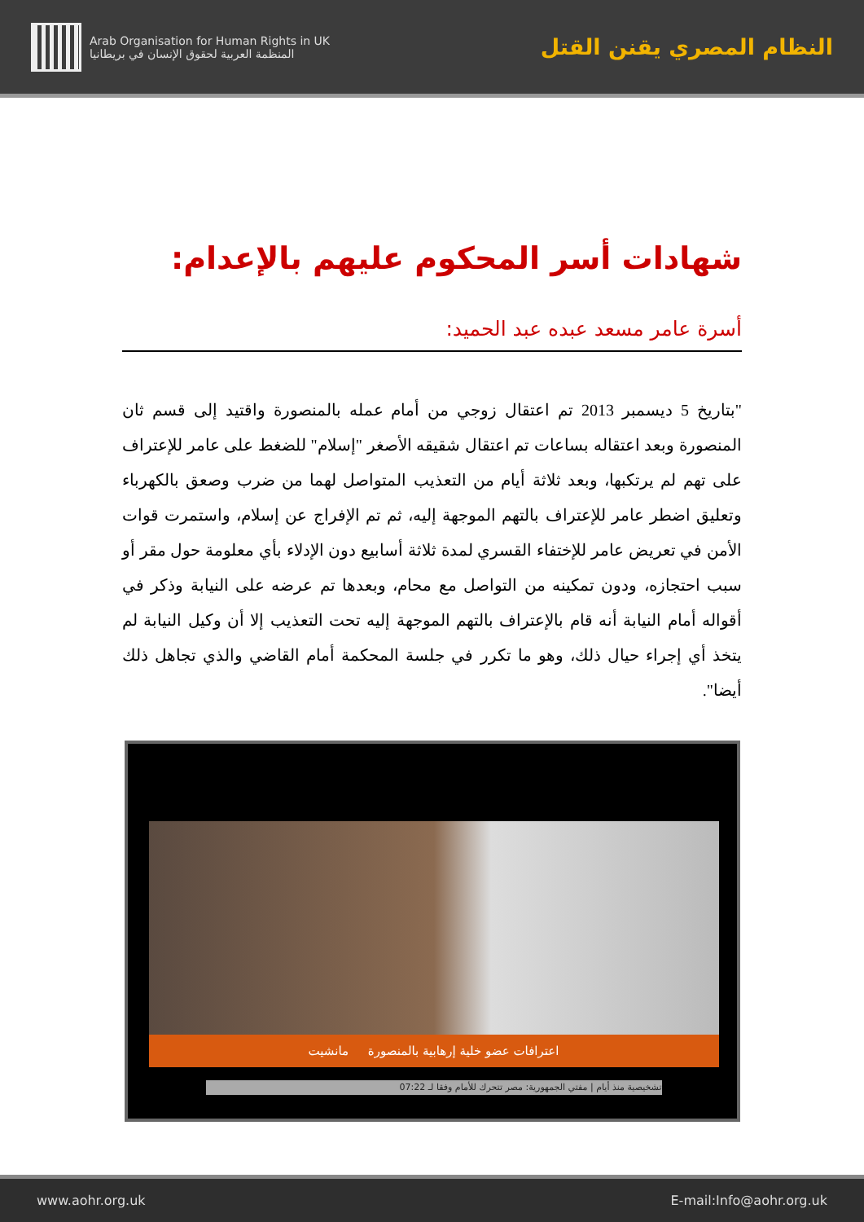النظام المصري يقنن القتل
Arab Organisation for Human Rights in UK
المنظمة العربية لحقوق الإنسان في بريطانيا
شهادات أسر المحكوم عليهم بالإعدام:
أسرة عامر مسعد عبده عبد الحميد:
"بتاريخ 5 ديسمبر 2013 تم اعتقال زوجي من أمام عمله بالمنصورة واقتيد إلى قسم ثان المنصورة وبعد اعتقاله بساعات تم اعتقال شقيقه الأصغر "إسلام" للضغط على عامر للإعتراف على تهم لم يرتكبها، وبعد ثلاثة أيام من التعذيب المتواصل لهما من ضرب وصعق بالكهرباء وتعليق اضطر عامر للإعتراف بالتهم الموجهة إليه، ثم تم الإفراج عن إسلام، واستمرت قوات الأمن في تعريض عامر للإختفاء القسري لمدة ثلاثة أسابيع دون الإدلاء بأي معلومة حول مقر أو سبب احتجازه، ودون تمكينه من التواصل مع محام، وبعدها تم عرضه على النيابة وذكر في أقواله أمام النيابة أنه قام بالإعتراف بالتهم الموجهة إليه تحت التعذيب إلا أن وكيل النيابة لم يتخذ أي إجراء حيال ذلك، وهو ما تكرر في جلسة المحكمة أمام القاضي والذي تجاهل ذلك أيضا".
اعترافات عضو خلية إرهابية بالمنصورة مانشيت
تشخيصية منذ أيام | مفتي الجمهورية: مصر تتحرك للأمام وفقا لـ 07:22
www.aohr.org.uk E-mail:Info@aohr.org.uk